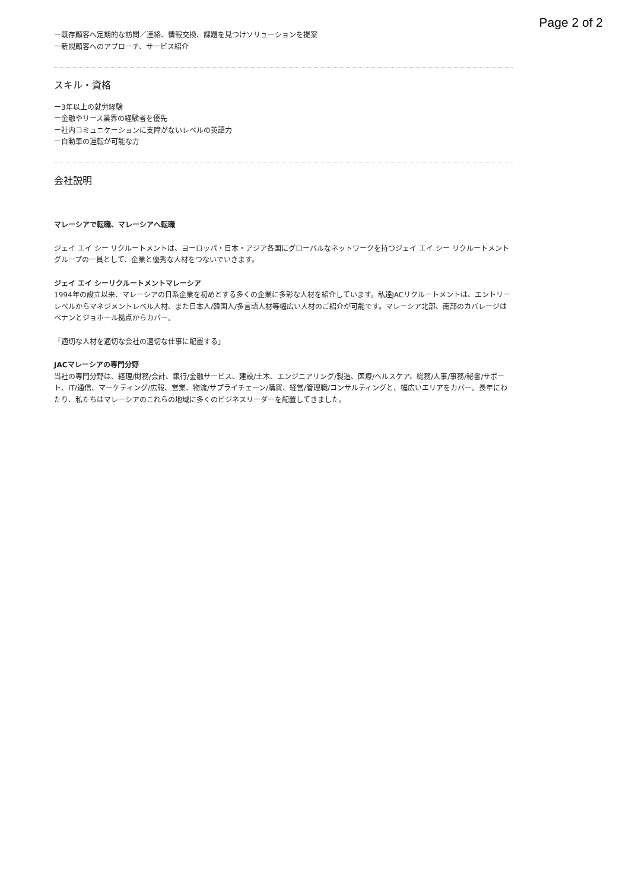Page 2 of 2
ー既存顧客へ定期的な訪問／連絡、情報交換、課題を見つけソリューションを提案
ー新規顧客へのアプローチ、サービス紹介
スキル・資格
ー3年以上の就労経験
ー金融やリース業界の経験者を優先
ー社内コミュニケーションに支障がないレベルの英語力
ー自動車の運転が可能な方
会社説明
マレーシアで転職、マレーシアへ転職
ジェイ エイ シー リクルートメントは、ヨーロッパ・日本・アジア各国にグローバルなネットワークを持つジェイ エイ シー リクルートメントグループの一員として、企業と優秀な人材をつないでいきます。
ジェイ エイ シーリクルートメントマレーシア
1994年の設立以来、マレーシアの日系企業を初めとする多くの企業に多彩な人材を紹介しています。私達JACリクルートメントは、エントリーレベルからマネジメントレベル人材、また日本人/韓国人/多言語人材等幅広い人材のご紹介が可能です。マレーシア北部、南部のカバレージはペナンとジョホール拠点からカバー。
「適切な人材を適切な会社の適切な仕事に配置する」
JACマレーシアの専門分野
当社の専門分野は、経理/財務/会計、銀行/金融サービス、建設/土木、エンジニアリング/製造、医療/ヘルスケア、総務/人事/事務/秘書/サポート、IT/通信、マーケティング/広報、営業、物流/サプライチェーン/購買、経営/管理職/コンサルティングと、幅広いエリアをカバー。長年にわたり、私たちはマレーシアのこれらの地域に多くのビジネスリーダーを配置してきました。